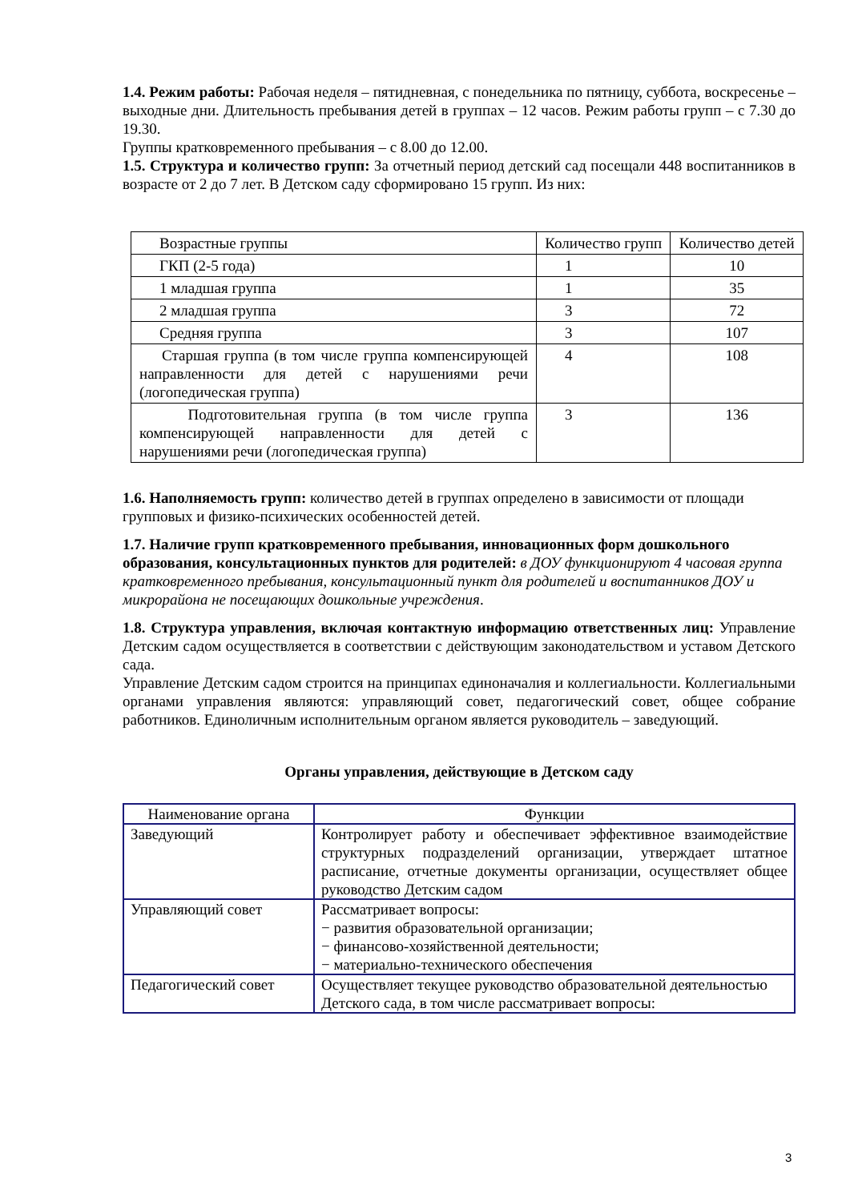1.4. Режим работы: Рабочая неделя – пятидневная, с понедельника по пятницу, суббота, воскресенье – выходные дни. Длительность пребывания детей в группах – 12 часов. Режим работы групп – с 7.30 до 19.30.
Группы кратковременного пребывания – с 8.00 до 12.00.
1.5. Структура и количество групп: За отчетный период детский сад посещали 448 воспитанников в возрасте от 2 до 7 лет. В Детском саду сформировано 15 групп. Из них:
| Возрастные группы | Количество групп | Количество детей |
| ГКП (2-5 года) | 1 | 10 |
| 1 младшая группа | 1 | 35 |
| 2 младшая группа | 3 | 72 |
| Средняя группа | 3 | 107 |
| Старшая группа (в том числе группа компенсирующей направленности для детей с нарушениями речи (логопедическая группа) | 4 | 108 |
| Подготовительная группа (в том числе группа компенсирующей направленности для детей с нарушениями речи (логопедическая группа) | 3 | 136 |
1.6. Наполняемость групп: количество детей в группах определено в зависимости от площади групповых и физико-психических особенностей детей.
1.7. Наличие групп кратковременного пребывания, инновационных форм дошкольного образования, консультационных пунктов для родителей: в ДОУ функционируют 4 часовая группа кратковременного пребывания, консультационный пункт для родителей и воспитанников ДОУ и микрорайона не посещающих дошкольные учреждения.
1.8. Структура управления, включая контактную информацию ответственных лиц: Управление Детским садом осуществляется в соответствии с действующим законодательством и уставом Детского сада.
Управление Детским садом строится на принципах единоначалия и коллегиальности. Коллегиальными органами управления являются: управляющий совет, педагогический совет, общее собрание работников. Единоличным исполнительным органом является руководитель – заведующий.
Органы управления, действующие в Детском саду
| Наименование органа | Функции |
| Заведующий | Контролирует работу и обеспечивает эффективное взаимодействие структурных подразделений организации, утверждает штатное расписание, отчетные документы организации, осуществляет общее руководство Детским садом |
| Управляющий совет | Рассматривает вопросы: − развития образовательной организации; − финансово-хозяйственной деятельности; − материально-технического обеспечения |
| Педагогический совет | Осуществляет текущее руководство образовательной деятельностью Детского сада, в том числе рассматривает вопросы: |
3